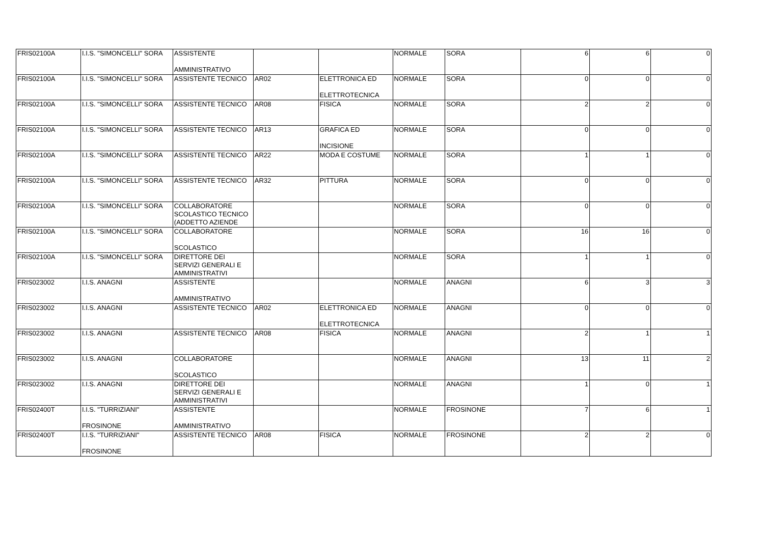| FRIS02100A | I.I.S. "SIMONCELLI" SORA | ASSISTENTE AMMINISTRATIVO | | | NORMALE | SORA | 6 | 6 | 0 |
| FRIS02100A | I.I.S. "SIMONCELLI" SORA | ASSISTENTE TECNICO | AR02 | ELETTRONICA ED ELETTROTECNICA | NORMALE | SORA | 0 | 0 | 0 |
| FRIS02100A | I.I.S. "SIMONCELLI" SORA | ASSISTENTE TECNICO | AR08 | FISICA | NORMALE | SORA | 2 | 2 | 0 |
| FRIS02100A | I.I.S. "SIMONCELLI" SORA | ASSISTENTE TECNICO | AR13 | GRAFICA ED INCISIONE | NORMALE | SORA | 0 | 0 | 0 |
| FRIS02100A | I.I.S. "SIMONCELLI" SORA | ASSISTENTE TECNICO | AR22 | MODA E COSTUME | NORMALE | SORA | 1 | 1 | 0 |
| FRIS02100A | I.I.S. "SIMONCELLI" SORA | ASSISTENTE TECNICO | AR32 | PITTURA | NORMALE | SORA | 0 | 0 | 0 |
| FRIS02100A | I.I.S. "SIMONCELLI" SORA | COLLABORATORE SCOLASTICO TECNICO (ADDETTO AZIENDE | | | NORMALE | SORA | 0 | 0 | 0 |
| FRIS02100A | I.I.S. "SIMONCELLI" SORA | COLLABORATORE SCOLASTICO | | | NORMALE | SORA | 16 | 16 | 0 |
| FRIS02100A | I.I.S. "SIMONCELLI" SORA | DIRETTORE DEI SERVIZI GENERALI E AMMINISTRATIVI | | | NORMALE | SORA | 1 | 1 | 0 |
| FRIS023002 | I.I.S. ANAGNI | ASSISTENTE AMMINISTRATIVO | | | NORMALE | ANAGNI | 6 | 3 | 3 |
| FRIS023002 | I.I.S. ANAGNI | ASSISTENTE TECNICO | AR02 | ELETTRONICA ED ELETTROTECNICA | NORMALE | ANAGNI | 0 | 0 | 0 |
| FRIS023002 | I.I.S. ANAGNI | ASSISTENTE TECNICO | AR08 | FISICA | NORMALE | ANAGNI | 2 | 1 | 1 |
| FRIS023002 | I.I.S. ANAGNI | COLLABORATORE SCOLASTICO | | | NORMALE | ANAGNI | 13 | 11 | 2 |
| FRIS023002 | I.I.S. ANAGNI | DIRETTORE DEI SERVIZI GENERALI E AMMINISTRATIVI | | | NORMALE | ANAGNI | 1 | 0 | 1 |
| FRIS02400T | I.I.S. "TURRIZIANI" FROSINONE | ASSISTENTE AMMINISTRATIVO | | | NORMALE | FROSINONE | 7 | 6 | 1 |
| FRIS02400T | I.I.S. "TURRIZIANI" FROSINONE | ASSISTENTE TECNICO | AR08 | FISICA | NORMALE | FROSINONE | 2 | 2 | 0 |